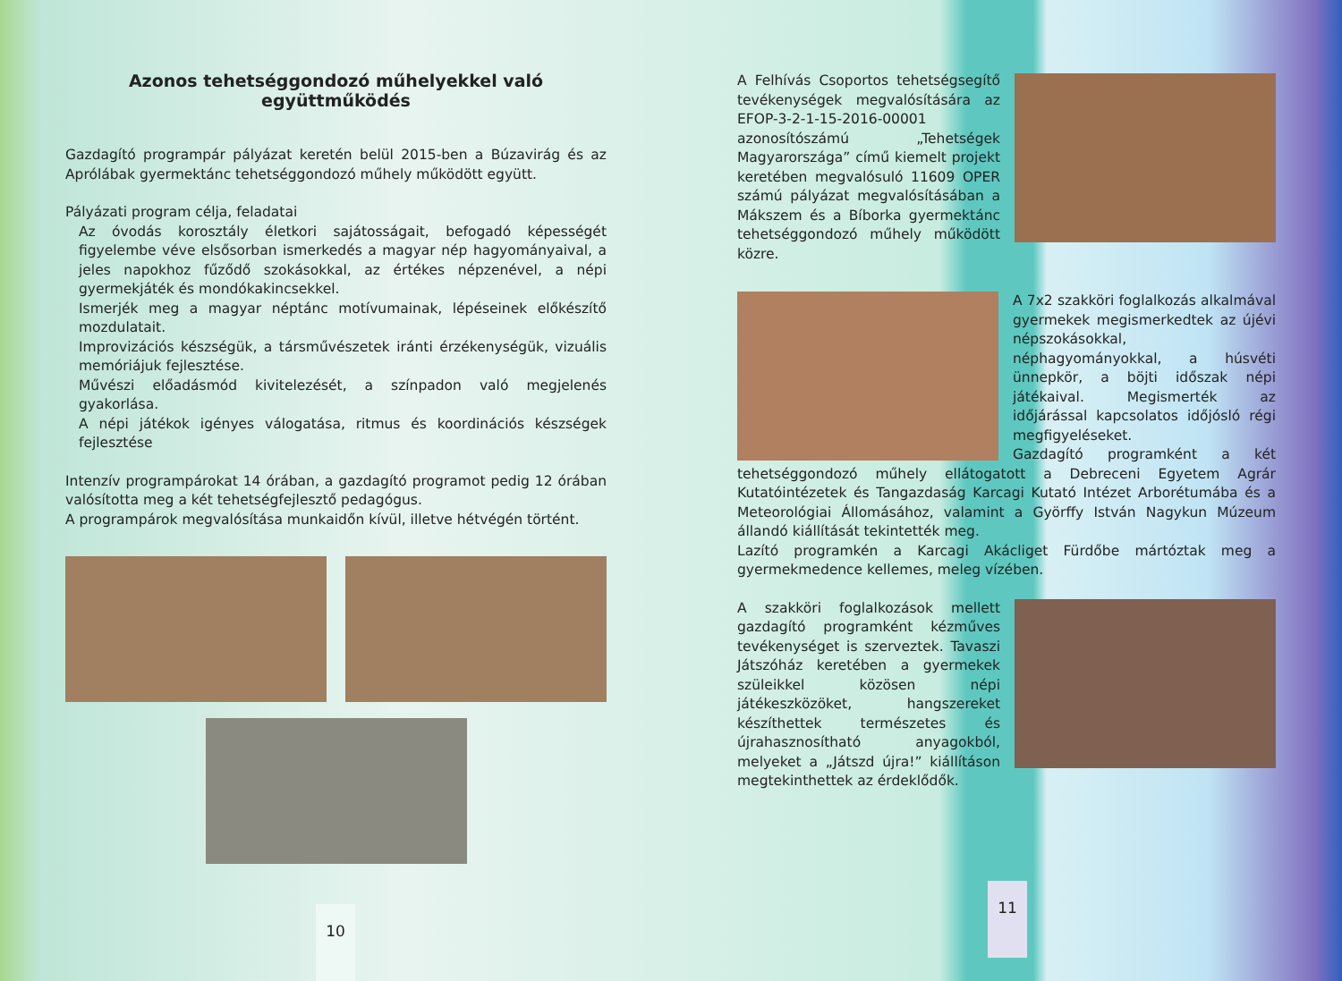Azonos tehetséggondozó műhelyekkel való együttműködés
Gazdagító programpár pályázat keretén belül 2015-ben a Búzavirág és az Aprólábak gyermektánc tehetséggondozó műhely működött együtt.
Pályázati program célja, feladatai
Az óvodás korosztály életkori sajátosságait, befogadó képességét figyelembe véve elsősorban ismerkedés a magyar nép hagyományaival, a jeles napokhoz fűződő szokásokkal, az értékes népzenével, a népi gyermekjáték és mondókakincsekkel.
Ismerjék meg a magyar néptánc motívumainak, lépéseinek előkészítő mozdulatait.
Improvizációs készségük, a társművészetek iránti érzékenységük, vizuális memóriájuk fejlesztése.
Művészi előadásmód kivitelezését, a színpadon való megjelenés gyakorlása.
A népi játékok igényes válogatása, ritmus és koordinációs készségek fejlesztése
Intenzív programpárokat 14 órában, a gazdagító programot pedig 12 órában valósította meg a két tehetségfejlesztő pedagógus.
A programpárok megvalósítása munkaidőn kívül, illetve hétvégén történt.
10
A Felhívás Csoportos tehetségsegítő tevékenységek megvalósítására az EFOP-3-2-1-15-2016-00001 azonosítószámú „Tehetségek Magyarországa” című kiemelt projekt keretében megvalósuló 11609 OPER számú pályázat megvalósításában a Mákszem és a Bíborka gyermektánc tehetséggondozó műhely működött közre.
A 7x2 szakköri foglalkozás alkalmával gyermekek megismerkedtek az újévi népszokásokkal, néphagyományokkal, a húsvéti ünnepkör, a böjti időszak népi játékaival. Megismerték az időjárással kapcsolatos időjósló régi megfigyeléseket.
Gazdagító programként a két tehetséggondozó műhely ellátogatott a Debreceni Egyetem Agrár Kutatóintézetek és Tangazdaság Karcagi Kutató Intézet Arborétumába és a Meteorológiai Állomásához, valamint a Györffy István Nagykun Múzeum állandó kiállítását tekintették meg.
Lazító programkén a Karcagi Akácliget Fürdőbe mártóztak meg a gyermekmedence kellemes, meleg vízében.
A szakköri foglalkozások mellett gazdagító programként kézműves tevékenységet is szerveztek. Tavaszi Játszóház keretében a gyermekek szüleikkel közösen népi játékeszközöket, hangszereket készíthettek természetes és újrahasznosítható anyagokból, melyeket a „Játszd újra!” kiállításon megtekinthettek az érdeklődők.
11